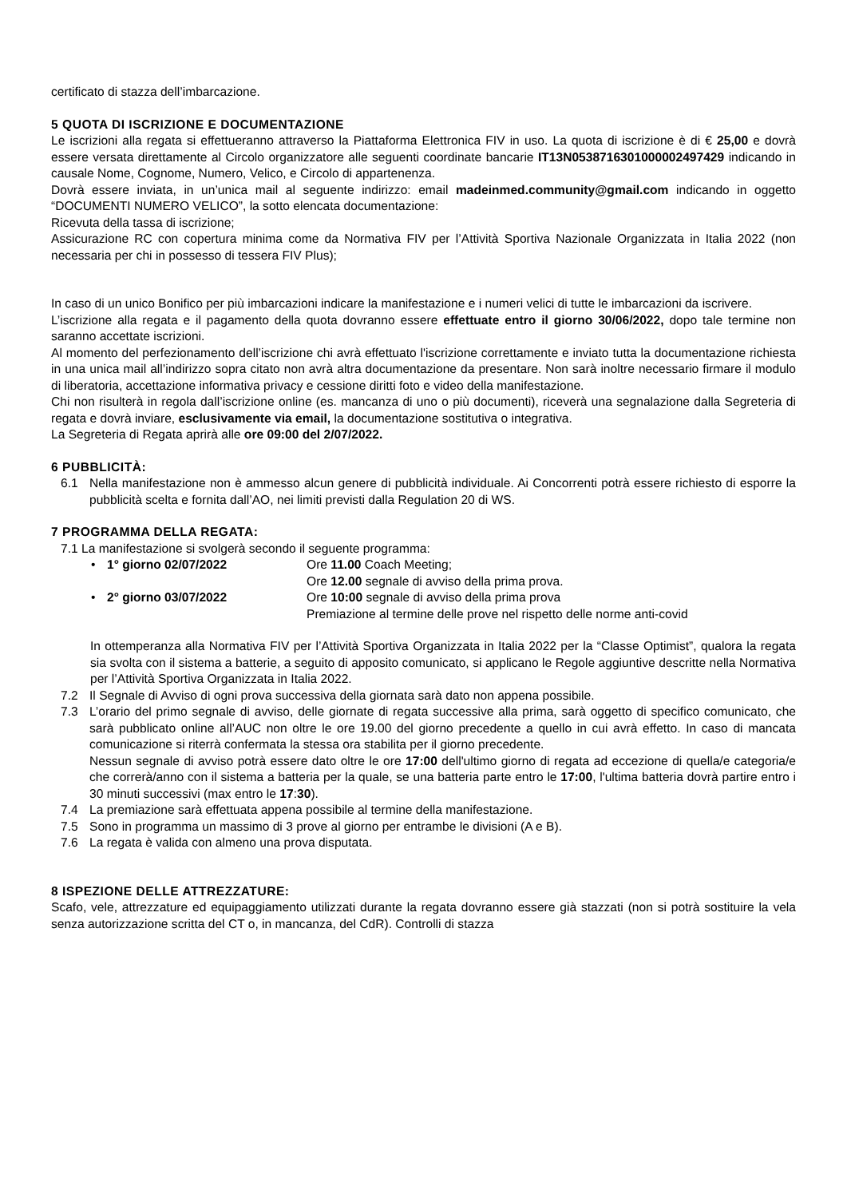certificato di stazza dell’imbarcazione.
5 QUOTA DI ISCRIZIONE E DOCUMENTAZIONE
Le iscrizioni alla regata si effettueranno attraverso la Piattaforma Elettronica FIV in uso. La quota di iscrizione è di € 25,00 e dovrà essere versata direttamente al Circolo organizzatore alle seguenti coordinate bancarie IT13N0538716301000002497429 indicando in causale Nome, Cognome, Numero, Velico, e Circolo di appartenenza.
Dovrà essere inviata, in un’unica mail al seguente indirizzo: email madeinmed.community@gmail.com indicando in oggetto “DOCUMENTI NUMERO VELICO”, la sotto elencata documentazione:
Ricevuta della tassa di iscrizione;
Assicurazione RC con copertura minima come da Normativa FIV per l’Attività Sportiva Nazionale Organizzata in Italia 2022 (non necessaria per chi in possesso di tessera FIV Plus);
In caso di un unico Bonifico per più imbarcazioni indicare la manifestazione e i numeri velici di tutte le imbarcazioni da iscrivere.
L’iscrizione alla regata e il pagamento della quota dovranno essere effettuate entro il giorno 30/06/2022, dopo tale termine non saranno accettate iscrizioni.
Al momento del perfezionamento dell’iscrizione chi avrà effettuato l'iscrizione correttamente e inviato tutta la documentazione richiesta in una unica mail all’indirizzo sopra citato non avrà altra documentazione da presentare. Non sarà inoltre necessario firmare il modulo di liberatoria, accettazione informativa privacy e cessione diritti foto e video della manifestazione.
Chi non risulterà in regola dall’iscrizione online (es. mancanza di uno o più documenti), riceverà una segnalazione dalla Segreteria di regata e dovrà inviare, esclusivamente via email, la documentazione sostitutiva o integrativa.
La Segreteria di Regata aprirà alle ore 09:00 del 2/07/2022.
6 PUBBLICITÀ:
6.1 Nella manifestazione non è ammesso alcun genere di pubblicità individuale. Ai Concorrenti potrà essere richiesto di esporre la pubblicità scelta e fornita dall’AO, nei limiti previsti dalla Regulation 20 di WS.
7 PROGRAMMA DELLA REGATA:
7.1 La manifestazione si svolgerà secondo il seguente programma:
• 1° giorno 02/07/2022 Ore 11.00 Coach Meeting; Ore 12.00 segnale di avviso della prima prova. • 2° giorno 03/07/2022 Ore 10:00 segnale di avviso della prima prova Premiazione al termine delle prove nel rispetto delle norme anti-covid
In ottemperanza alla Normativa FIV per l’Attività Sportiva Organizzata in Italia 2022 per la “Classe Optimist”, qualora la regata sia svolta con il sistema a batterie, a seguito di apposito comunicato, si applicano le Regole aggiuntive descritte nella Normativa per l’Attività Sportiva Organizzata in Italia 2022.
7.2 Il Segnale di Avviso di ogni prova successiva della giornata sarà dato non appena possibile.
7.3 L’orario del primo segnale di avviso, delle giornate di regata successive alla prima, sarà oggetto di specifico comunicato, che sarà pubblicato online all’AUC non oltre le ore 19.00 del giorno precedente a quello in cui avrà effetto. In caso di mancata comunicazione si riterrà confermata la stessa ora stabilita per il giorno precedente.
Nessun segnale di avviso potrà essere dato oltre le ore 17:00 dell'ultimo giorno di regata ad eccezione di quella/e categoria/e che correrà/anno con il sistema a batteria per la quale, se una batteria parte entro le 17:00, l'ultima batteria dovrà partire entro i 30 minuti successivi (max entro le 17:30).
7.4 La premiazione sarà effettuata appena possibile al termine della manifestazione.
7.5 Sono in programma un massimo di 3 prove al giorno per entrambe le divisioni (A e B).
7.6 La regata è valida con almeno una prova disputata.
8 ISPEZIONE DELLE ATTREZZATURE:
Scafo, vele, attrezzature ed equipaggiamento utilizzati durante la regata dovranno essere già stazzati (non si potrà sostituire la vela senza autorizzazione scritta del CT o, in mancanza, del CdR). Controlli di stazza